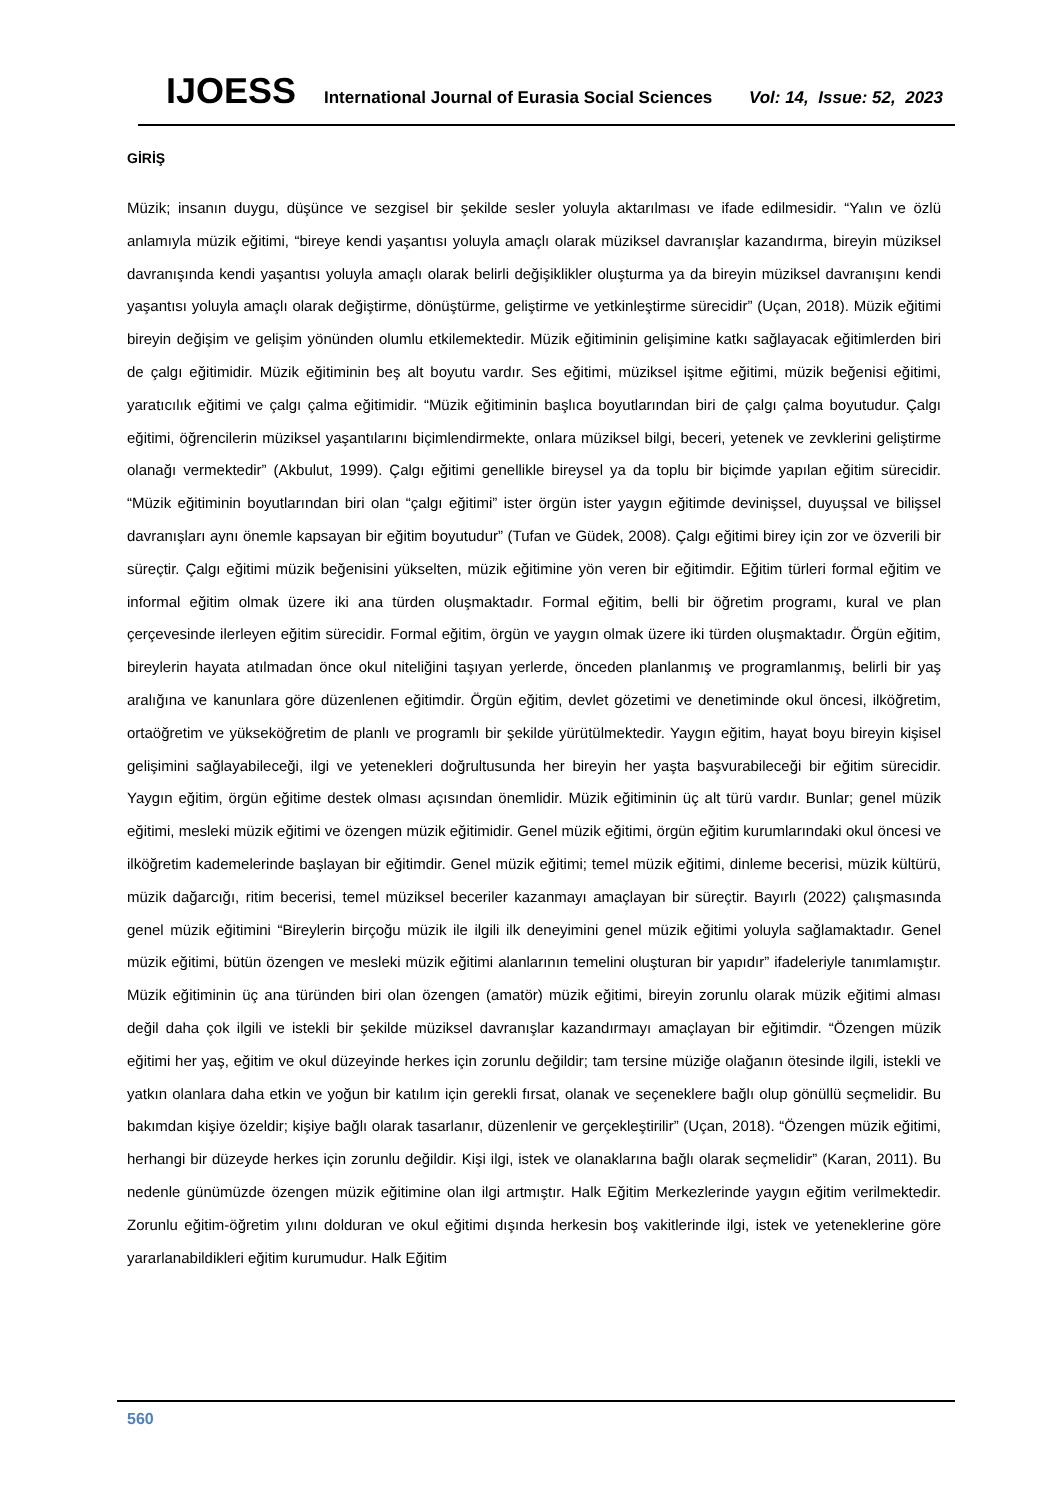IJOESS
International Journal of Eurasia Social Sciences
Vol: 14, Issue: 52, 2023
GİRİŞ
Müzik; insanın duygu, düşünce ve sezgisel bir şekilde sesler yoluyla aktarılması ve ifade edilmesidir. “Yalın ve özlü anlamıyla müzik eğitimi, “bireye kendi yaşantısı yoluyla amaçlı olarak müziksel davranışlar kazandırma, bireyin müziksel davranışında kendi yaşantısı yoluyla amaçlı olarak belirli değişiklikler oluşturma ya da bireyin müziksel davranışını kendi yaşantısı yoluyla amaçlı olarak değiştirme, dönüştürme, geliştirme ve yetkinleştirme sürecidir” (Uçan, 2018). Müzik eğitimi bireyin değişim ve gelişim yönünden olumlu etkilemektedir. Müzik eğitiminin gelişimine katkı sağlayacak eğitimlerden biri de çalgı eğitimidir. Müzik eğitiminin beş alt boyutu vardır. Ses eğitimi, müziksel işitme eğitimi, müzik beğenisi eğitimi, yaratıcılık eğitimi ve çalgı çalma eğitimidir. “Müzik eğitiminin başlıca boyutlarından biri de çalgı çalma boyutudur. Çalgı eğitimi, öğrencilerin müziksel yaşantılarını biçimlendirmekte, onlara müziksel bilgi, beceri, yetenek ve zevklerini geliştirme olanağı vermektedir” (Akbulut, 1999). Çalgı eğitimi genellikle bireysel ya da toplu bir biçimde yapılan eğitim sürecidir. “Müzik eğitiminin boyutlarından biri olan “çalgı eğitimi” ister örgün ister yaygın eğitimde devinişsel, duyuşsal ve bilişsel davranışları aynı önemle kapsayan bir eğitim boyutudur” (Tufan ve Güdek, 2008). Çalgı eğitimi birey için zor ve özverili bir süreçtir. Çalgı eğitimi müzik beğenisini yükselten, müzik eğitimine yön veren bir eğitimdir. Eğitim türleri formal eğitim ve informal eğitim olmak üzere iki ana türden oluşmaktadır. Formal eğitim, belli bir öğretim programı, kural ve plan çerçevesinde ilerleyen eğitim sürecidir. Formal eğitim, örgün ve yaygın olmak üzere iki türden oluşmaktadır. Örgün eğitim, bireylerin hayata atılmadan önce okul niteliğini taşıyan yerlerde, önceden planlanmış ve programlanmış, belirli bir yaş aralığına ve kanunlara göre düzenlenen eğitimdir. Örgün eğitim, devlet gözetimi ve denetiminde okul öncesi, ilköğretim, ortaöğretim ve yükseköğretim de planlı ve programlı bir şekilde yürütülmektedir. Yaygın eğitim, hayat boyu bireyin kişisel gelişimini sağlayabileceği, ilgi ve yetenekleri doğrultusunda her bireyin her yaşta başvurabileceği bir eğitim sürecidir. Yaygın eğitim, örgün eğitime destek olması açısından önemlidir. Müzik eğitiminin üç alt türü vardır. Bunlar; genel müzik eğitimi, mesleki müzik eğitimi ve özengen müzik eğitimidir. Genel müzik eğitimi, örgün eğitim kurumlarındaki okul öncesi ve ilköğretim kademelerinde başlayan bir eğitimdir. Genel müzik eğitimi; temel müzik eğitimi, dinleme becerisi, müzik kültürü, müzik dağarcığı, ritim becerisi, temel müziksel beceriler kazanmayı amaçlayan bir süreçtir. Bayırlı (2022) çalışmasında genel müzik eğitimini “Bireylerin birçoğu müzik ile ilgili ilk deneyimini genel müzik eğitimi yoluyla sağlamaktadır. Genel müzik eğitimi, bütün özengen ve mesleki müzik eğitimi alanlarının temelini oluşturan bir yapıdır” ifadeleriyle tanımlamıştır. Müzik eğitiminin üç ana türünden biri olan özengen (amatör) müzik eğitimi, bireyin zorunlu olarak müzik eğitimi alması değil daha çok ilgili ve istekli bir şekilde müziksel davranışlar kazandırmayı amaçlayan bir eğitimdir. “Özengen müzik eğitimi her yaş, eğitim ve okul düzeyinde herkes için zorunlu değildir; tam tersine müziğe olağanın ötesinde ilgili, istekli ve yatkın olanlara daha etkin ve yoğun bir katılım için gerekli fırsat, olanak ve seçeneklere bağlı olup gönüllü seçmelidir. Bu bakımdan kişiye özeldir; kişiye bağlı olarak tasarlanır, düzenlenir ve gerçekleştirilir” (Uçan, 2018). “Özengen müzik eğitimi, herhangi bir düzeyde herkes için zorunlu değildir. Kişi ilgi, istek ve olanaklarına bağlı olarak seçmelidir” (Karan, 2011). Bu nedenle günümüzde özengen müzik eğitimine olan ilgi artmıştır. Halk Eğitim Merkezlerinde yaygın eğitim verilmektedir. Zorunlu eğitim-öğretim yılını dolduran ve okul eğitimi dışında herkesin boş vakitlerinde ilgi, istek ve yeteneklerine göre yararlanabildikleri eğitim kurumudur. Halk Eğitim
560